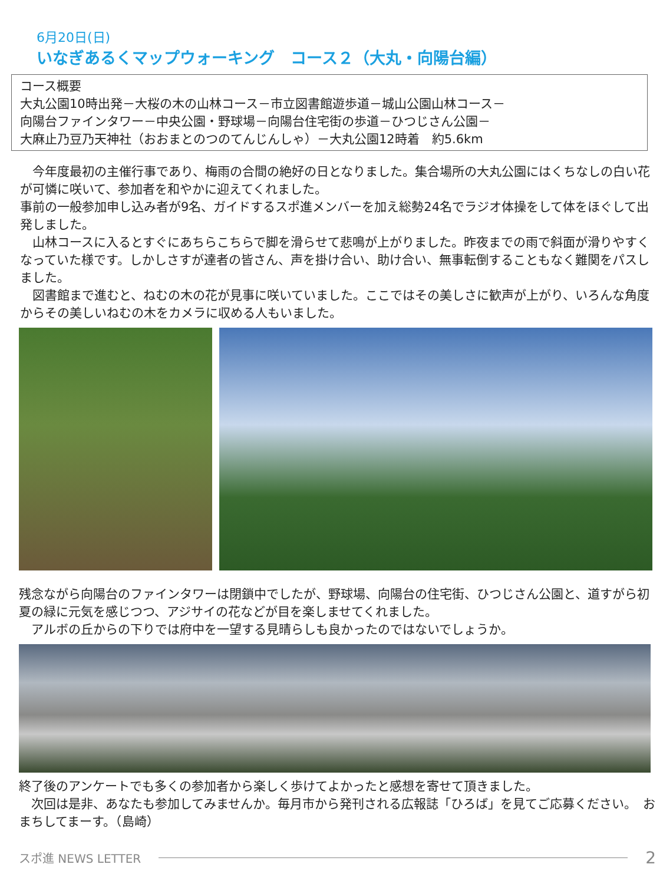6月20日(日)
いなぎあるくマップウォーキング　コース２（大丸・向陽台編）
コース概要
大丸公園10時出発－大桜の木の山林コース－市立図書館遊歩道－城山公園山林コース－
向陽台ファインタワー－中央公園・野球場－向陽台住宅街の歩道－ひつじさん公園－
大麻止乃豆乃天神社（おおまとのつのてんじんしゃ）－大丸公園12時着　約5.6km
　今年度最初の主催行事であり、梅雨の合間の絶好の日となりました。集合場所の大丸公園にはくちなしの白い花が可憐に咲いて、参加者を和やかに迎えてくれました。
事前の一般参加申し込み者が9名、ガイドするスポ進メンバーを加え総勢24名でラジオ体操をして体をほぐして出発しました。
　山林コースに入るとすぐにあちらこちらで脚を滑らせて悲鳴が上がりました。昨夜までの雨で斜面が滑りやすくなっていた様です。しかしさすが達者の皆さん、声を掛け合い、助け合い、無事転倒することもなく難関をパスしました。
　図書館まで進むと、ねむの木の花が見事に咲いていました。ここではその美しさに歓声が上がり、いろんな角度からその美しいねむの木をカメラに収める人もいました。
残念ながら向陽台のファインタワーは閉鎖中でしたが、野球場、向陽台の住宅街、ひつじさん公園と、道すがら初夏の緑に元気を感じつつ、アジサイの花などが目を楽しませてくれました。
　アルボの丘からの下りでは府中を一望する見晴らしも良かったのではないでしょうか。
終了後のアンケートでも多くの参加者から楽しく歩けてよかったと感想を寄せて頂きました。
　次回は是非、あなたも参加してみませんか。毎月市から発刊される広報誌「ひろば」を見てご応募ください。　おまちしてまーす。（島崎）
スポ進 NEWS LETTER
2